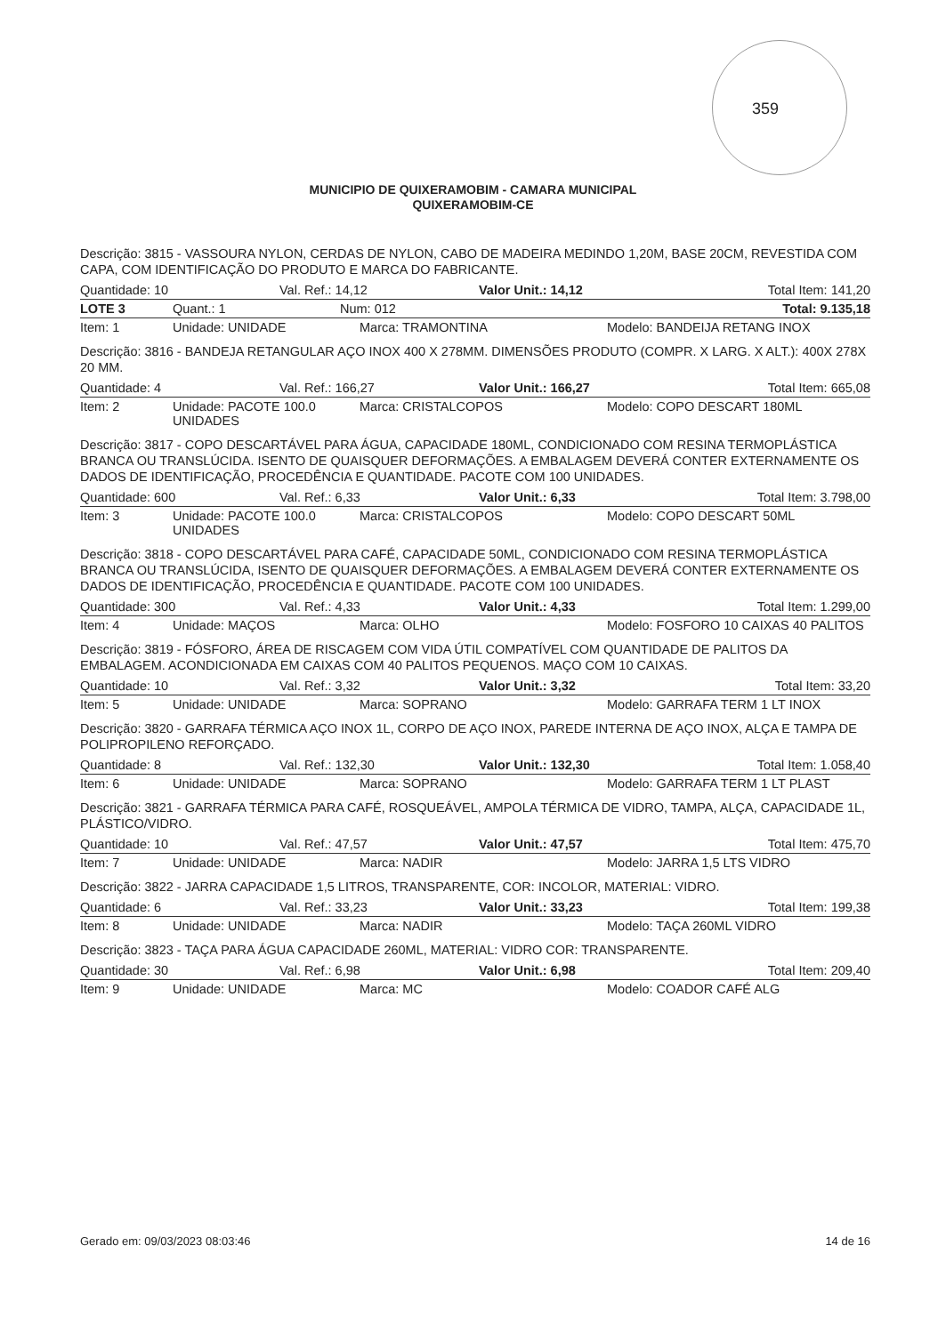359
MUNICIPIO DE QUIXERAMOBIM - CAMARA MUNICIPAL
QUIXERAMOBIM-CE
Descrição: 3815 - VASSOURA NYLON, CERDAS DE NYLON, CABO DE MADEIRA MEDINDO 1,20M, BASE 20CM, REVESTIDA COM CAPA, COM IDENTIFICAÇÃO DO PRODUTO E MARCA DO FABRICANTE.
Quantidade: 10 Val. Ref.: 14,12 Valor Unit.: 14,12 Total Item: 141,20
LOTE 3 Quant.: 1 Num: 012 Total: 9.135,18
Item: 1 Unidade: UNIDADE Marca: TRAMONTINA Modelo: BANDEIJA RETANG INOX
Descrição: 3816 - BANDEJA RETANGULAR AÇO INOX 400 X 278MM. DIMENSÕES PRODUTO (COMPR. X LARG. X ALT.): 400X 278X 20 MM.
Quantidade: 4 Val. Ref.: 166,27 Valor Unit.: 166,27 Total Item: 665,08
Item: 2 Unidade: PACOTE 100.0 UNIDADES Marca: CRISTALCOPOS Modelo: COPO DESCART 180ML
Descrição: 3817 - COPO DESCARTÁVEL PARA ÁGUA, CAPACIDADE 180ML, CONDICIONADO COM RESINA TERMOPLÁSTICA BRANCA OU TRANSLÚCIDA. ISENTO DE QUAISQUER DEFORMAÇÕES. A EMBALAGEM DEVERÁ CONTER EXTERNAMENTE OS DADOS DE IDENTIFICAÇÃO, PROCEDÊNCIA E QUANTIDADE. PACOTE COM 100 UNIDADES.
Quantidade: 600 Val. Ref.: 6,33 Valor Unit.: 6,33 Total Item: 3.798,00
Item: 3 Unidade: PACOTE 100.0 UNIDADES Marca: CRISTALCOPOS Modelo: COPO DESCART 50ML
Descrição: 3818 - COPO DESCARTÁVEL PARA CAFÉ, CAPACIDADE 50ML, CONDICIONADO COM RESINA TERMOPLÁSTICA BRANCA OU TRANSLÚCIDA, ISENTO DE QUAISQUER DEFORMAÇÕES. A EMBALAGEM DEVERÁ CONTER EXTERNAMENTE OS DADOS DE IDENTIFICAÇÃO, PROCEDÊNCIA E QUANTIDADE. PACOTE COM 100 UNIDADES.
Quantidade: 300 Val. Ref.: 4,33 Valor Unit.: 4,33 Total Item: 1.299,00
Item: 4 Unidade: MAÇOS Marca: OLHO Modelo: FOSFORO 10 CAIXAS 40 PALITOS
Descrição: 3819 - FÓSFORO, ÁREA DE RISCAGEM COM VIDA ÚTIL COMPATÍVEL COM QUANTIDADE DE PALITOS DA EMBALAGEM. ACONDICIONADA EM CAIXAS COM 40 PALITOS PEQUENOS. MAÇO COM 10 CAIXAS.
Quantidade: 10 Val. Ref.: 3,32 Valor Unit.: 3,32 Total Item: 33,20
Item: 5 Unidade: UNIDADE Marca: SOPRANO Modelo: GARRAFA TERM 1 LT INOX
Descrição: 3820 - GARRAFA TÉRMICA AÇO INOX 1L, CORPO DE AÇO INOX, PAREDE INTERNA DE AÇO INOX, ALÇA E TAMPA DE POLIPROPILENO REFORÇADO.
Quantidade: 8 Val. Ref.: 132,30 Valor Unit.: 132,30 Total Item: 1.058,40
Item: 6 Unidade: UNIDADE Marca: SOPRANO Modelo: GARRAFA TERM 1 LT PLAST
Descrição: 3821 - GARRAFA TÉRMICA PARA CAFÉ, ROSQUEÁVEL, AMPOLA TÉRMICA DE VIDRO, TAMPA, ALÇA, CAPACIDADE 1L, PLÁSTICO/VIDRO.
Quantidade: 10 Val. Ref.: 47,57 Valor Unit.: 47,57 Total Item: 475,70
Item: 7 Unidade: UNIDADE Marca: NADIR Modelo: JARRA 1,5 LTS VIDRO
Descrição: 3822 - JARRA CAPACIDADE 1,5 LITROS, TRANSPARENTE, COR: INCOLOR, MATERIAL: VIDRO.
Quantidade: 6 Val. Ref.: 33,23 Valor Unit.: 33,23 Total Item: 199,38
Item: 8 Unidade: UNIDADE Marca: NADIR Modelo: TAÇA 260ML VIDRO
Descrição: 3823 - TAÇA PARA ÁGUA CAPACIDADE 260ML, MATERIAL: VIDRO COR: TRANSPARENTE.
Quantidade: 30 Val. Ref.: 6,98 Valor Unit.: 6,98 Total Item: 209,40
Item: 9 Unidade: UNIDADE Marca: MC Modelo: COADOR CAFÉ ALG
Gerado em: 09/03/2023 08:03:46 14 de 16